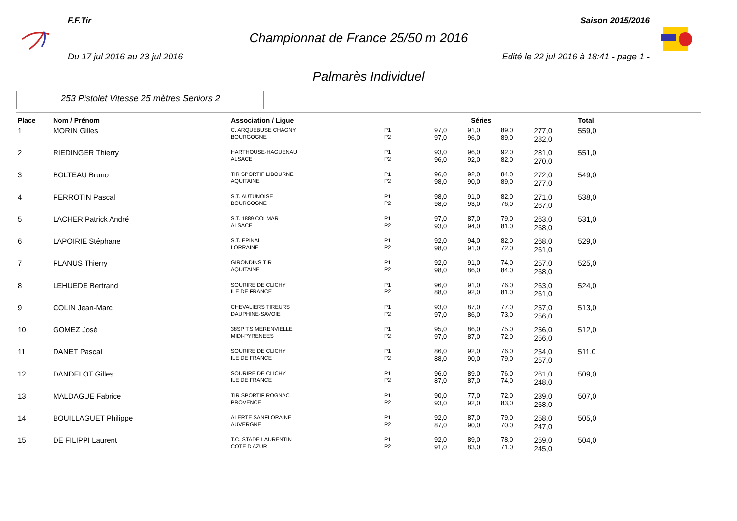F.F.Tir Saison 2015/2016
Championnat de France 25/50 m 2016
Du 17 jul 2016 au 23 jul 2016 Edité le 22 jul 2016 à 18:41 - page 1 -
Palmarès Individuel
253 Pistolet Vitesse 25 mètres Seniors 2
| Place | Nom / Prénom | Association / Ligue | | Séries | | | | Total |
| --- | --- | --- | --- | --- | --- | --- | --- | --- |
| 1 | MORIN Gilles | C. ARQUEBUSE CHAGNY BOURGOGNE | P1 P2 | 97,0 97,0 | 91,0 96,0 | 89,0 89,0 | 277,0 282,0 | 559,0 |
| 2 | RIEDINGER Thierry | HARTHOUSE-HAGUENAU ALSACE | P1 P2 | 93,0 96,0 | 96,0 92,0 | 92,0 82,0 | 281,0 270,0 | 551,0 |
| 3 | BOLTEAU Bruno | TIR SPORTIF LIBOURNE AQUITAINE | P1 P2 | 96,0 98,0 | 92,0 90,0 | 84,0 89,0 | 272,0 277,0 | 549,0 |
| 4 | PERROTIN Pascal | S.T. AUTUNOISE BOURGOGNE | P1 P2 | 98,0 98,0 | 91,0 93,0 | 82,0 76,0 | 271,0 267,0 | 538,0 |
| 5 | LACHER Patrick André | S.T. 1889 COLMAR ALSACE | P1 P2 | 97,0 93,0 | 87,0 94,0 | 79,0 81,0 | 263,0 268,0 | 531,0 |
| 6 | LAPOIRIE Stéphane | S.T. EPINAL LORRAINE | P1 P2 | 92,0 98,0 | 94,0 91,0 | 82,0 72,0 | 268,0 261,0 | 529,0 |
| 7 | PLANUS Thierry | GIRONDINS TIR AQUITAINE | P1 P2 | 92,0 98,0 | 91,0 86,0 | 74,0 84,0 | 257,0 268,0 | 525,0 |
| 8 | LEHUEDE Bertrand | SOURIRE DE CLICHY ILE DE FRANCE | P1 P2 | 96,0 88,0 | 91,0 92,0 | 76,0 81,0 | 263,0 261,0 | 524,0 |
| 9 | COLIN Jean-Marc | CHEVALIERS TIREURS DAUPHINE-SAVOIE | P1 P2 | 93,0 97,0 | 87,0 86,0 | 77,0 73,0 | 257,0 256,0 | 513,0 |
| 10 | GOMEZ José | 38SP T.S MERENVIELLE MIDI-PYRENEES | P1 P2 | 95,0 97,0 | 86,0 87,0 | 75,0 72,0 | 256,0 256,0 | 512,0 |
| 11 | DANET Pascal | SOURIRE DE CLICHY ILE DE FRANCE | P1 P2 | 86,0 88,0 | 92,0 90,0 | 76,0 79,0 | 254,0 257,0 | 511,0 |
| 12 | DANDELOT Gilles | SOURIRE DE CLICHY ILE DE FRANCE | P1 P2 | 96,0 87,0 | 89,0 87,0 | 76,0 74,0 | 261,0 248,0 | 509,0 |
| 13 | MALDAGUE Fabrice | TIR SPORTIF ROGNAC PROVENCE | P1 P2 | 90,0 93,0 | 77,0 92,0 | 72,0 83,0 | 239,0 268,0 | 507,0 |
| 14 | BOUILLAGUET Philippe | ALERTE SANFLORAINE AUVERGNE | P1 P2 | 92,0 87,0 | 87,0 90,0 | 79,0 70,0 | 258,0 247,0 | 505,0 |
| 15 | DE FILIPPI Laurent | T.C. STADE LAURENTIN COTE D'AZUR | P1 P2 | 92,0 91,0 | 89,0 83,0 | 78,0 71,0 | 259,0 245,0 | 504,0 |